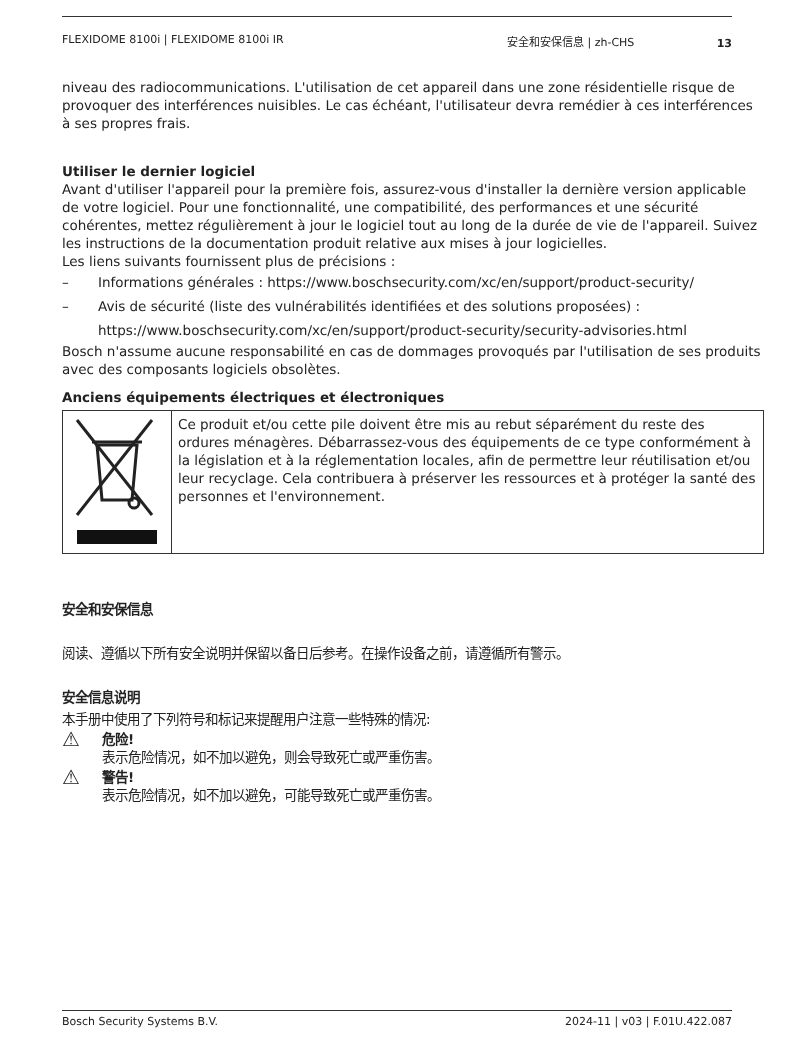FLEXIDOME 8100i | FLEXIDOME 8100i IR 安全和安保信息 | zh-CHS
13
niveau des radiocommunications. L'utilisation de cet appareil dans une zone résidentielle risque de provoquer des interférences nuisibles. Le cas échéant, l'utilisateur devra remédier à ces interférences à ses propres frais.
Utiliser le dernier logiciel
Avant d'utiliser l'appareil pour la première fois, assurez-vous d'installer la dernière version applicable de votre logiciel. Pour une fonctionnalité, une compatibilité, des performances et une sécurité cohérentes, mettez régulièrement à jour le logiciel tout au long de la durée de vie de l'appareil. Suivez les instructions de la documentation produit relative aux mises à jour logicielles.
Les liens suivants fournissent plus de précisions :
– Informations générales : https://www.boschsecurity.com/xc/en/support/product-security/
– Avis de sécurité (liste des vulnérabilités identifiées et des solutions proposées) : https://www.boschsecurity.com/xc/en/support/product-security/security-advisories.html
Bosch n'assume aucune responsabilité en cas de dommages provoqués par l'utilisation de ses produits avec des composants logiciels obsolètes.
Anciens équipements électriques et électroniques
| | Ce produit et/ou cette pile doivent être mis au rebut séparément du reste des ordures ménagères. Débarrassez-vous des équipements de ce type conformément à la législation et à la réglementation locales, afin de permettre leur réutilisation et/ou leur recyclage. Cela contribuera à préserver les ressources et à protéger la santé des personnes et l'environnement. |
安全和安保信息
阅读、遵循以下所有安全说明并保留以备日后参考。在操作设备之前，请遵循所有警示。
安全信息说明
本手册中使用了下列符号和标记来提醒用户注意一些特殊的情况:
⚠
危险!
表示危险情况，如不加以避免，则会导致死亡或严重伤害。
⚠
警告!
表示危险情况，如不加以避免，可能导致死亡或严重伤害。
Bosch Security Systems B.V. 2024-11 | v03 | F.01U.422.087